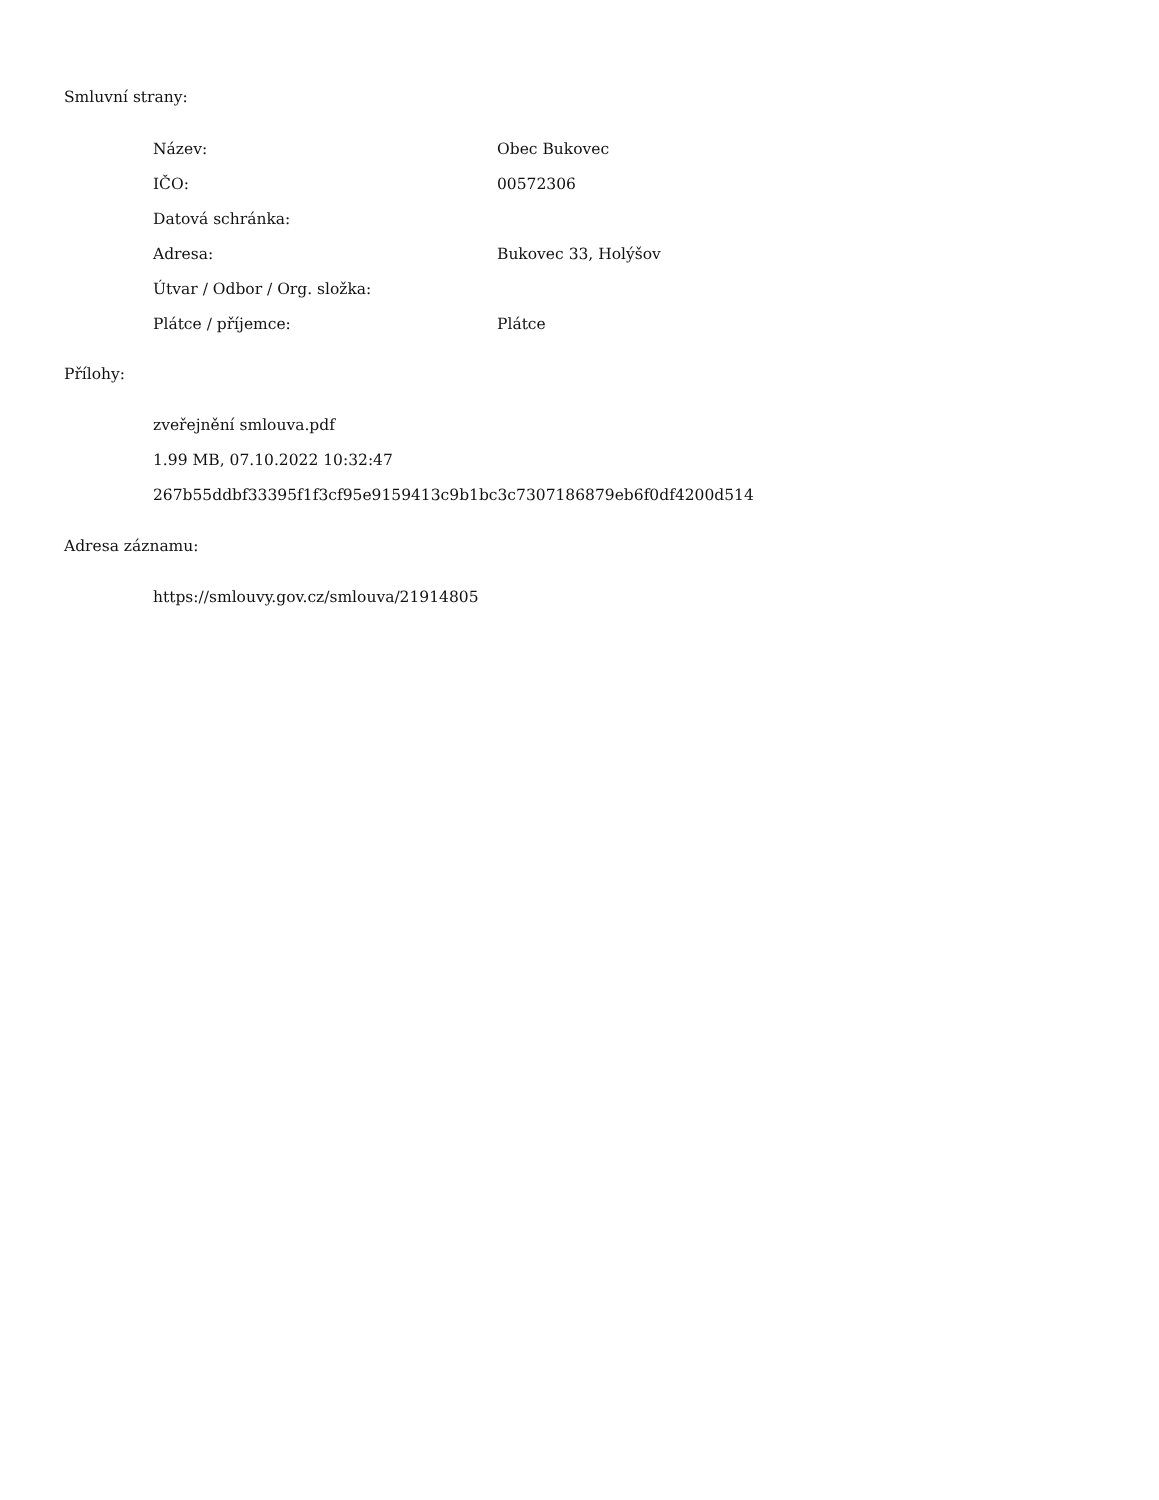Smluvní strany:
| Název: | Obec Bukovec |
| IČO: | 00572306 |
| Datová schránka: | |
| Adresa: | Bukovec 33, Holýšov |
| Útvar / Odbor / Org. složka: | |
| Plátce / příjemce: | Plátce |
Přílohy:
zveřejnění smlouva.pdf
1.99 MB, 07.10.2022 10:32:47
267b55ddbf33395f1f3cf95e9159413c9b1bc3c7307186879eb6f0df4200d514
Adresa záznamu:
https://smlouvy.gov.cz/smlouva/21914805